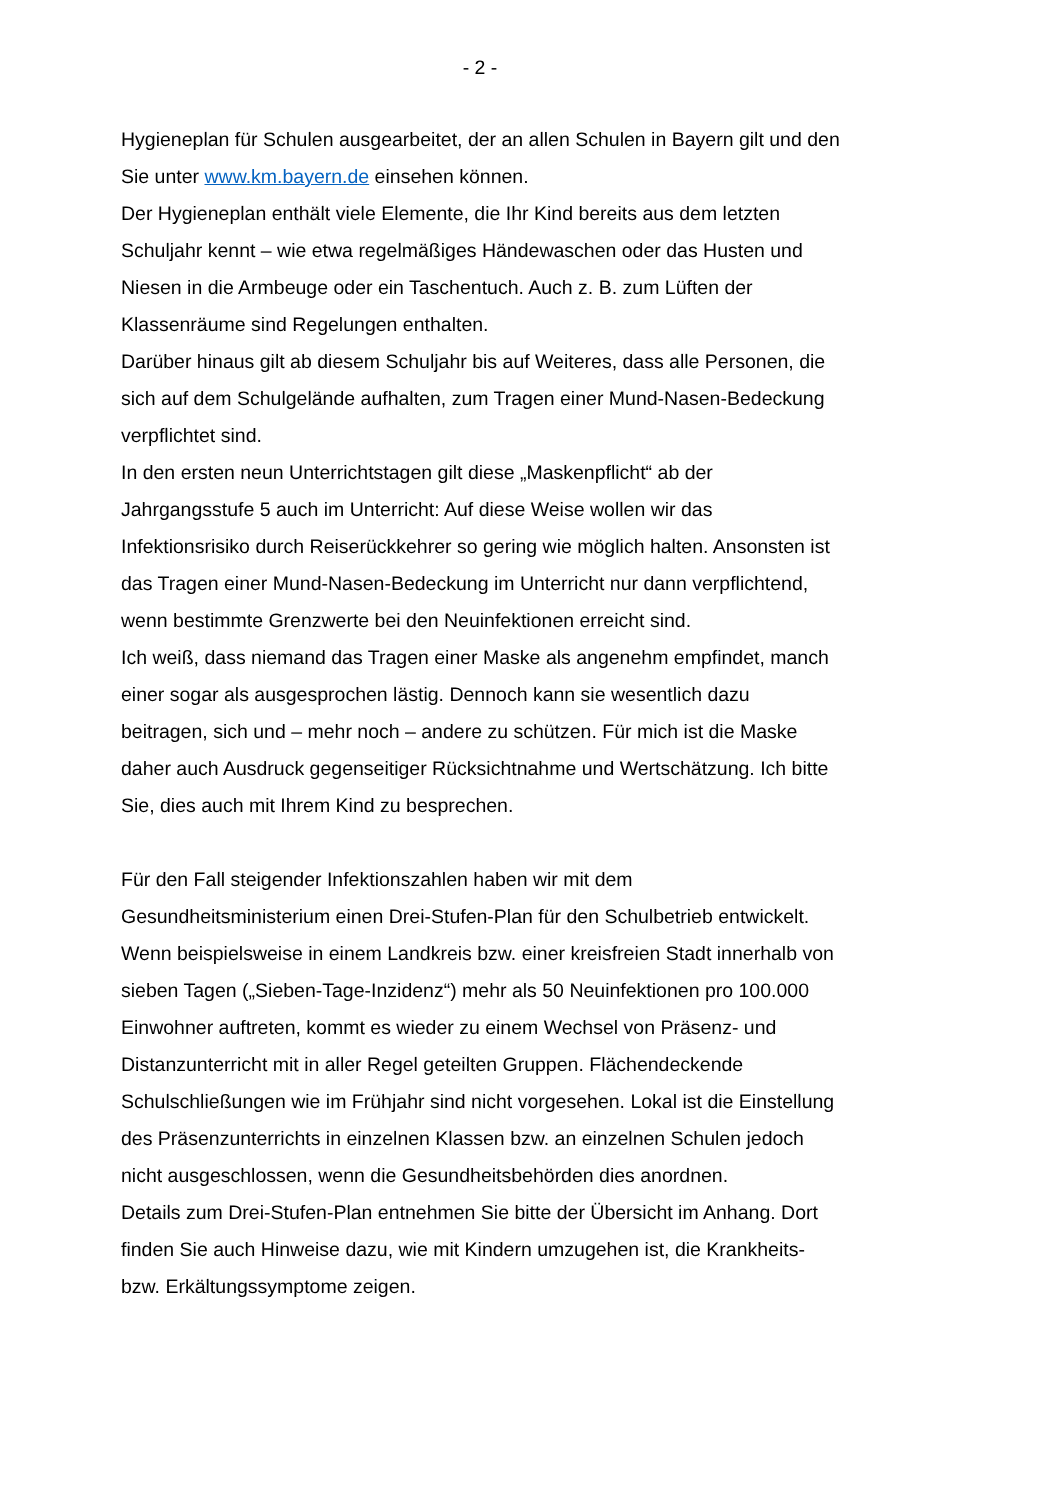- 2 -
Hygieneplan für Schulen ausgearbeitet, der an allen Schulen in Bayern gilt und den Sie unter www.km.bayern.de einsehen können.
Der Hygieneplan enthält viele Elemente, die Ihr Kind bereits aus dem letzten Schuljahr kennt – wie etwa regelmäßiges Händewaschen oder das Husten und Niesen in die Armbeuge oder ein Taschentuch. Auch z. B. zum Lüften der Klassenräume sind Regelungen enthalten.
Darüber hinaus gilt ab diesem Schuljahr bis auf Weiteres, dass alle Personen, die sich auf dem Schulgelände aufhalten, zum Tragen einer Mund-Nasen-Bedeckung verpflichtet sind.
In den ersten neun Unterrichtstagen gilt diese „Maskenpflicht“ ab der Jahrgangsstufe 5 auch im Unterricht: Auf diese Weise wollen wir das Infektionsrisiko durch Reiserückkehrer so gering wie möglich halten. Ansonsten ist das Tragen einer Mund-Nasen-Bedeckung im Unterricht nur dann verpflichtend, wenn bestimmte Grenzwerte bei den Neuinfektionen erreicht sind.
Ich weiß, dass niemand das Tragen einer Maske als angenehm empfindet, manch einer sogar als ausgesprochen lästig. Dennoch kann sie wesentlich dazu beitragen, sich und – mehr noch – andere zu schützen. Für mich ist die Maske daher auch Ausdruck gegenseitiger Rücksichtnahme und Wertschätzung. Ich bitte Sie, dies auch mit Ihrem Kind zu besprechen.
Für den Fall steigender Infektionszahlen haben wir mit dem Gesundheitsministerium einen Drei-Stufen-Plan für den Schulbetrieb entwickelt. Wenn beispielsweise in einem Landkreis bzw. einer kreisfreien Stadt innerhalb von sieben Tagen („Sieben-Tage-Inzidenz“) mehr als 50 Neuinfektionen pro 100.000 Einwohner auftreten, kommt es wieder zu einem Wechsel von Präsenz- und Distanzunterricht mit in aller Regel geteilten Gruppen. Flächendeckende Schulschließungen wie im Frühjahr sind nicht vorgesehen. Lokal ist die Einstellung des Präsenzunterrichts in einzelnen Klassen bzw. an einzelnen Schulen jedoch nicht ausgeschlossen, wenn die Gesundheitsbehörden dies anordnen.
Details zum Drei-Stufen-Plan entnehmen Sie bitte der Übersicht im Anhang. Dort finden Sie auch Hinweise dazu, wie mit Kindern umzugehen ist, die Krankheits- bzw. Erkältungssymptome zeigen.